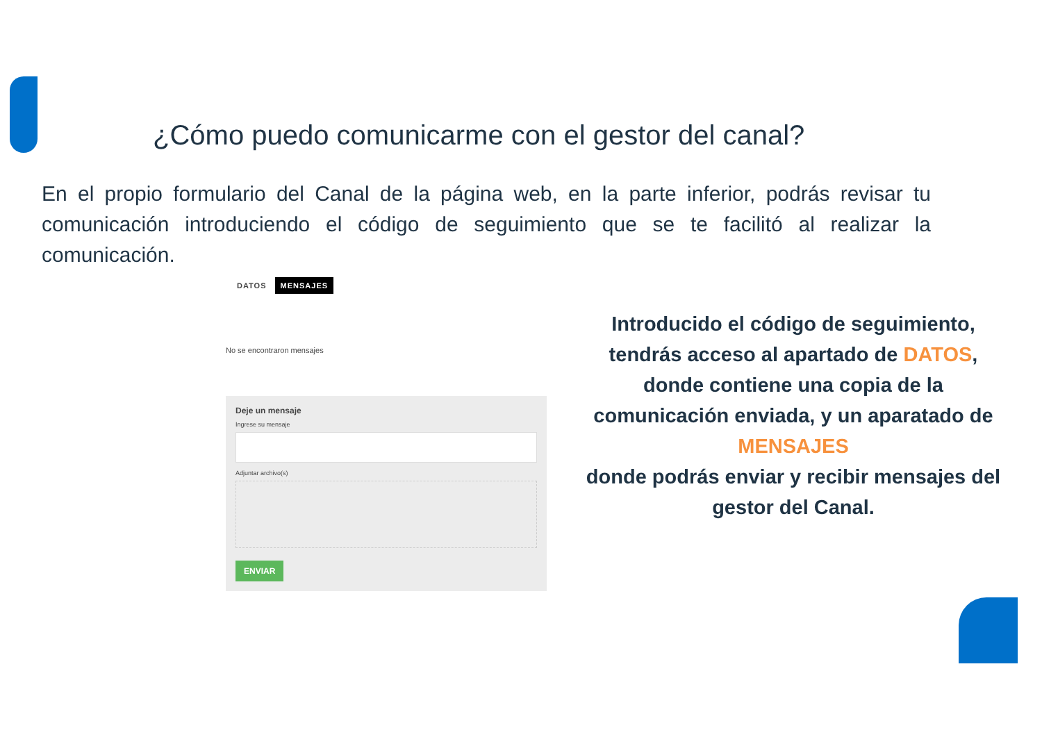¿Cómo puedo comunicarme con el gestor del canal?
En el propio formulario del Canal de la página web, en la parte inferior, podrás revisar tu comunicación introduciendo el código de seguimiento que se te facilitó al realizar la comunicación.
DATOS MENSAJES
No se encontraron mensajes
Deje un mensaje
Ingrese su mensaje
Adjuntar archivo(s)
ENVIAR
Introducido el código de seguimiento, tendrás acceso al apartado de DATOS, donde contiene una copia de la comunicación enviada, y un aparatado de MENSAJES
donde podrás enviar y recibir mensajes del gestor del Canal.